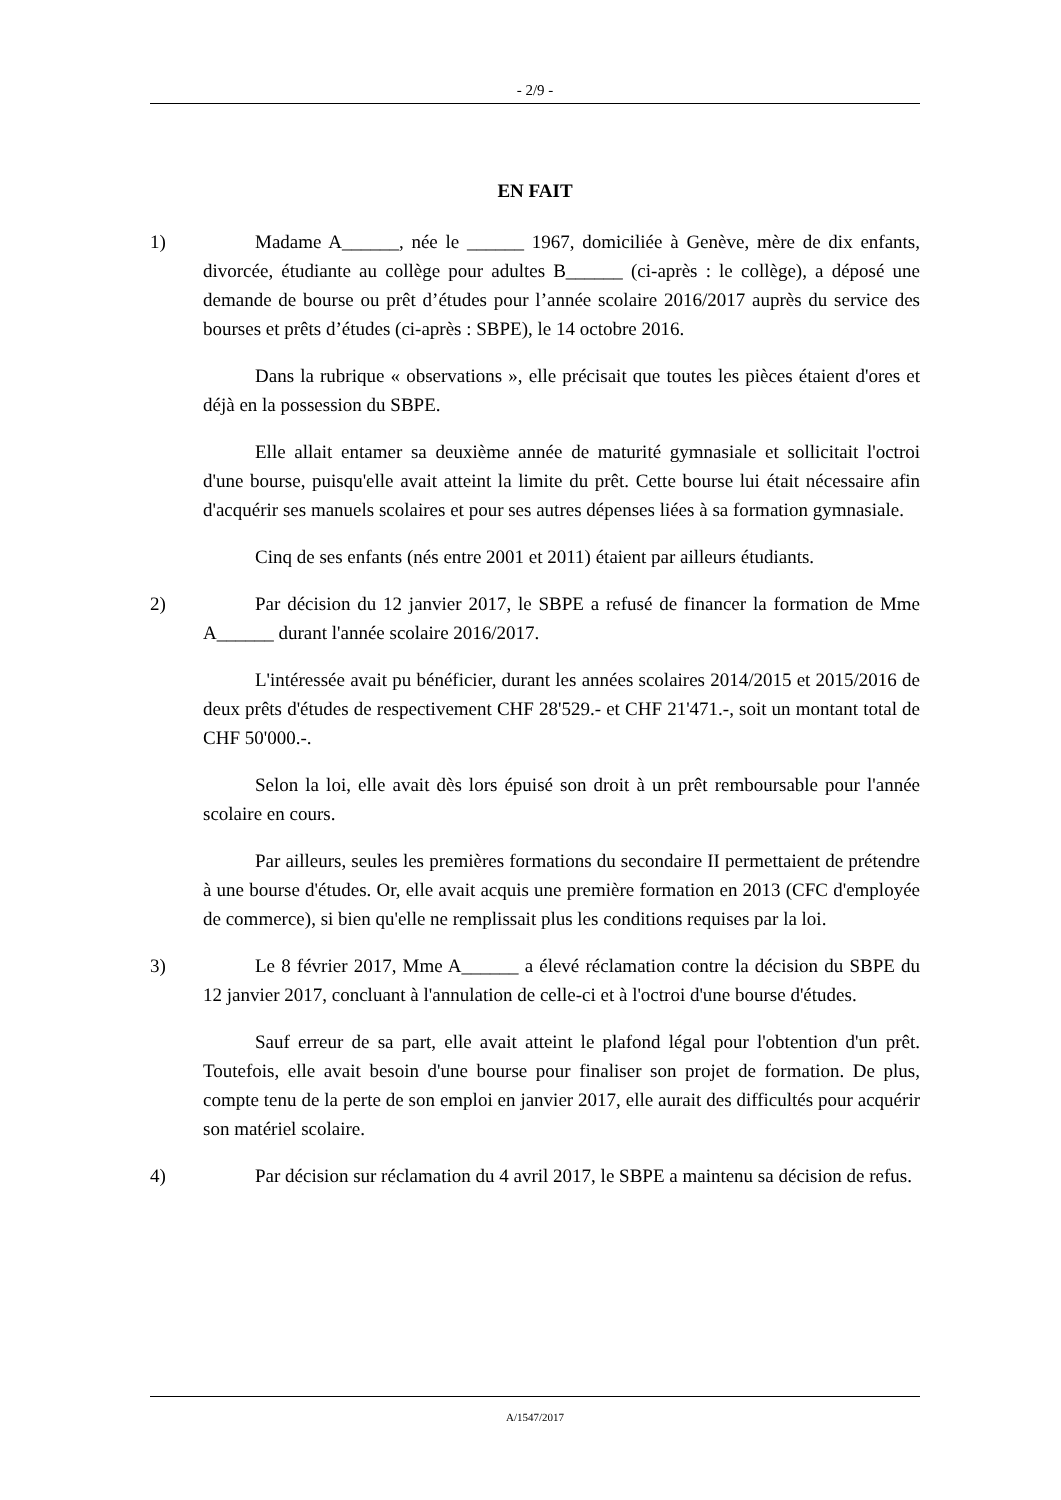- 2/9 -
EN FAIT
1) Madame A______, née le ______ 1967, domiciliée à Genève, mère de dix enfants, divorcée, étudiante au collège pour adultes B______ (ci-après : le collège), a déposé une demande de bourse ou prêt d’études pour l’année scolaire 2016/2017 auprès du service des bourses et prêts d’études (ci-après : SBPE), le 14 octobre 2016.
Dans la rubrique « observations », elle précisait que toutes les pièces étaient d'ores et déjà en la possession du SBPE.
Elle allait entamer sa deuxième année de maturité gymnasiale et sollicitait l'octroi d'une bourse, puisqu'elle avait atteint la limite du prêt. Cette bourse lui était nécessaire afin d'acquérir ses manuels scolaires et pour ses autres dépenses liées à sa formation gymnasiale.
Cinq de ses enfants (nés entre 2001 et 2011) étaient par ailleurs étudiants.
2) Par décision du 12 janvier 2017, le SBPE a refusé de financer la formation de Mme A______ durant l'année scolaire 2016/2017.
L'intéressée avait pu bénéficier, durant les années scolaires 2014/2015 et 2015/2016 de deux prêts d'études de respectivement CHF 28'529.- et CHF 21'471.-, soit un montant total de CHF 50'000.-.
Selon la loi, elle avait dès lors épuisé son droit à un prêt remboursable pour l'année scolaire en cours.
Par ailleurs, seules les premières formations du secondaire II permettaient de prétendre à une bourse d'études. Or, elle avait acquis une première formation en 2013 (CFC d'employée de commerce), si bien qu'elle ne remplissait plus les conditions requises par la loi.
3) Le 8 février 2017, Mme A______ a élevé réclamation contre la décision du SBPE du 12 janvier 2017, concluant à l'annulation de celle-ci et à l'octroi d'une bourse d'études.
Sauf erreur de sa part, elle avait atteint le plafond légal pour l'obtention d'un prêt. Toutefois, elle avait besoin d'une bourse pour finaliser son projet de formation. De plus, compte tenu de la perte de son emploi en janvier 2017, elle aurait des difficultés pour acquérir son matériel scolaire.
4) Par décision sur réclamation du 4 avril 2017, le SBPE a maintenu sa décision de refus.
A/1547/2017